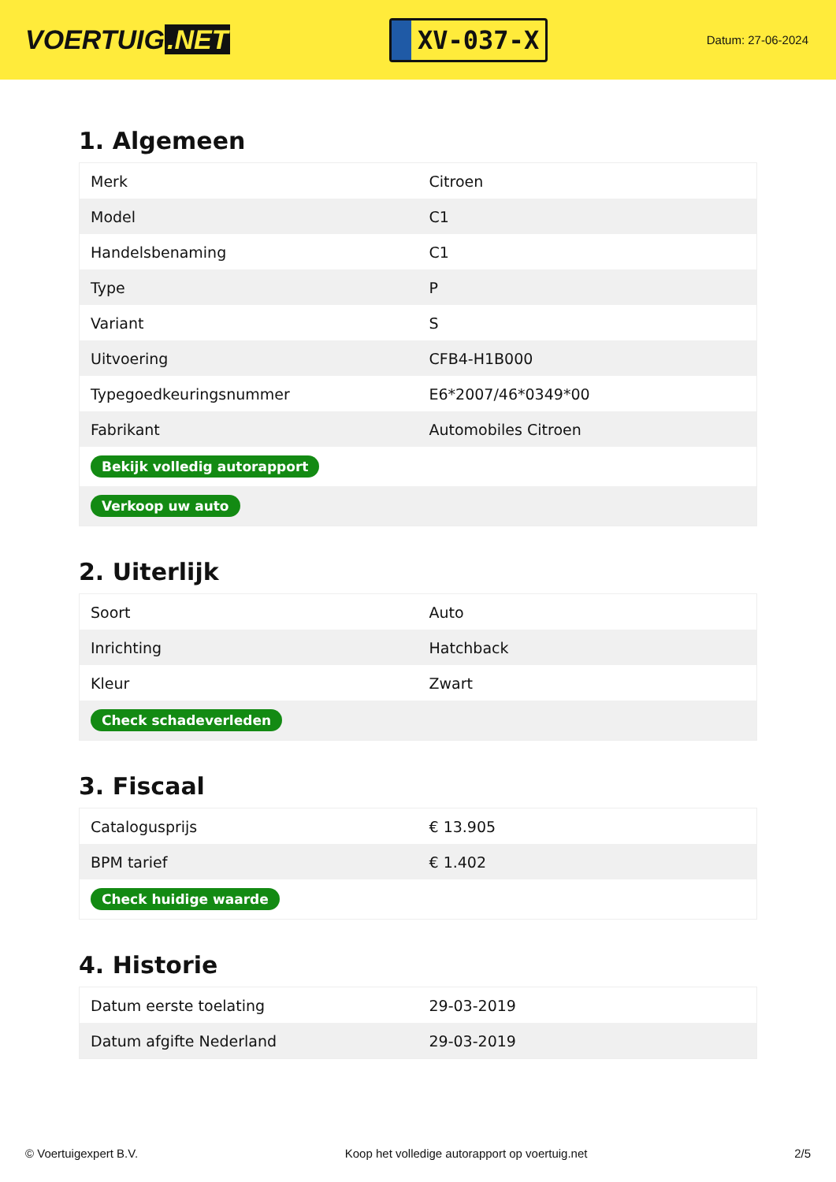VOERTUIG.NET
XV-037-X
Datum: 27-06-2024
1. Algemeen
| Merk | Citroen |
| Model | C1 |
| Handelsbenaming | C1 |
| Type | P |
| Variant | S |
| Uitvoering | CFB4-H1B000 |
| Typegoedkeuringsnummer | E6*2007/46*0349*00 |
| Fabrikant | Automobiles Citroen |
| Bekijk volledig autorapport | |
| Verkoop uw auto | |
2. Uiterlijk
| Soort | Auto |
| Inrichting | Hatchback |
| Kleur | Zwart |
| Check schadeverleden | |
3. Fiscaal
| Catalogusprijs | € 13.905 |
| BPM tarief | € 1.402 |
| Check huidige waarde | |
4. Historie
| Datum eerste toelating | 29-03-2019 |
| Datum afgifte Nederland | 29-03-2019 |
© Voertuigexpert B.V. Koop het volledige autorapport op voertuig.net 2/5